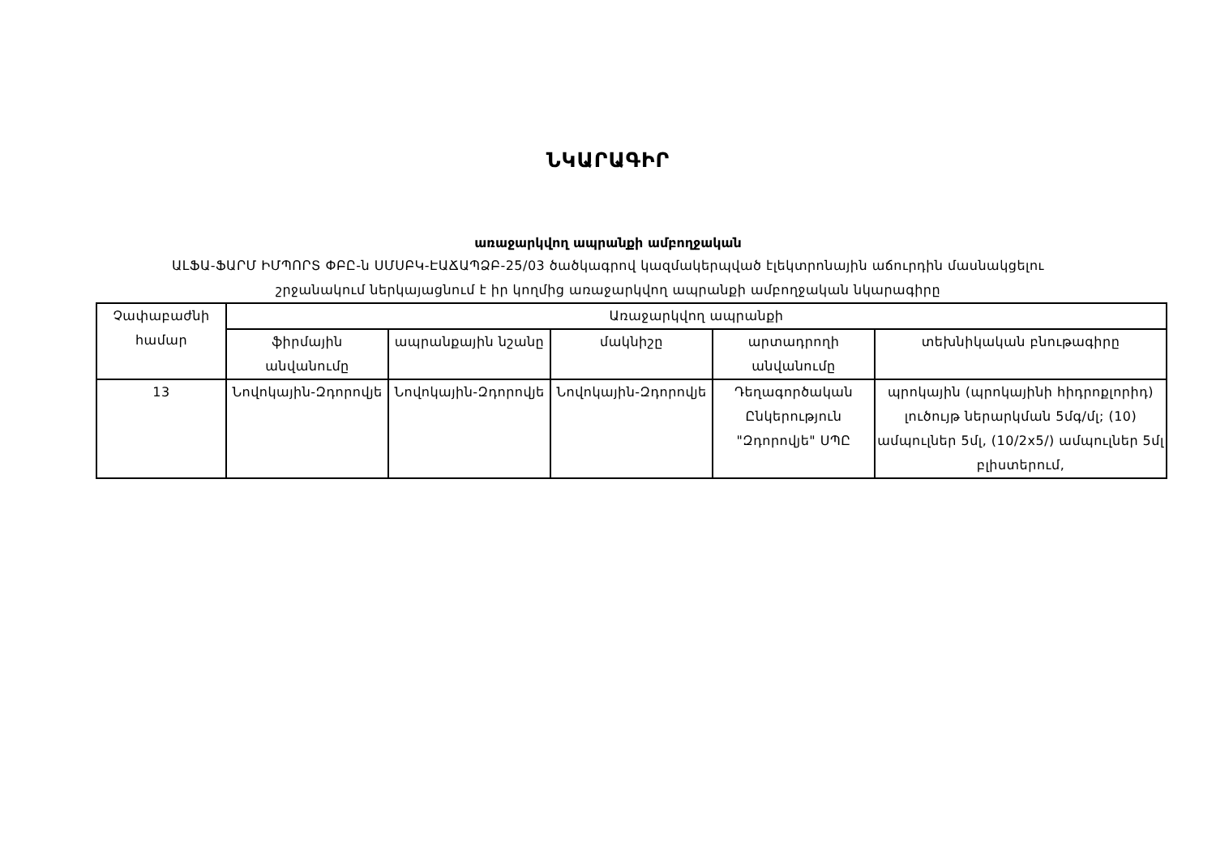ՆԿԱՐԱԳԻՐ
առաջարկվող ապրանքի ամբողջական
ԱԼՖԱ-ՖԱՐՄ ԻՄՊՈՐՏ ՓԲԸ-ն ՍՄՍԲԿ-ԷԱՃԱՊՁԲ-25/03 ծածկագրով կազմակերպված էլեկտրոնային աճուրդին մասնակցելու
շրջանակում ներկայացնում է իր կողմից առաջարկվող ապրանքի ամբողջական նկարագիրը
| Չափաբաժնի համար | Առաջարկվող ապրանքի | | | | |
| --- | --- | --- | --- | --- | --- |
| | ֆիրմային անվանումը | ապրանքային նշանը | մակնիշը | արտադրողի անվանումը | տեխնիկական բնութագիրը |
| 13 | Նովոկային-Զդորովյե | Նովոկային-Զդորովյե | Նովոկային-Զդորովյե | Դեղագործական Ընկերություն "Զդորովյե" ՍՊԸ | պրոկային (պրոկայինի հիդրոքլորիդ) լուծույթ ներարկման 5մգ/մլ; (10) ամպուլներ 5մլ, (10/2x5/) ամպուլներ 5մլ բլիստերում, |